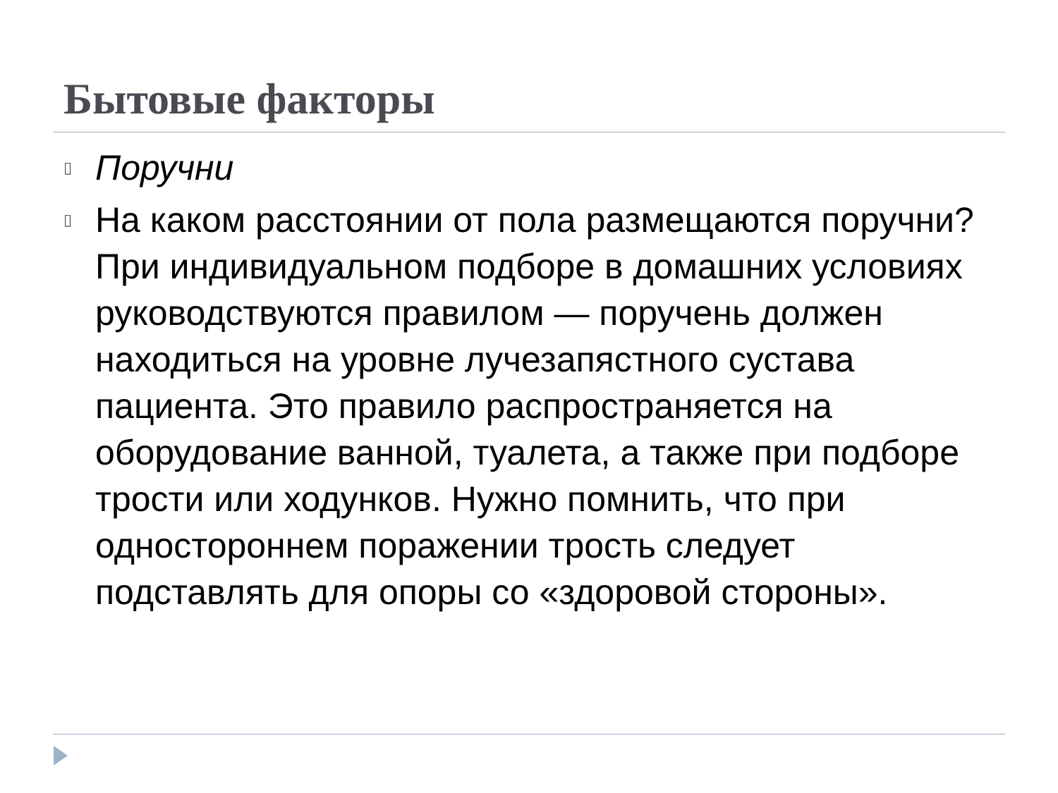Бытовые факторы
▯ Поручни
▯ На каком расстоянии от пола размещаются поручни? При индивидуальном подборе в домашних условиях руководствуются правилом — поручень должен находиться на уровне лучезапястного сустава пациента. Это правило распространяется на оборудование ванной, туалета, а также при подборе трости или ходунков. Нужно помнить, что при одностороннем поражении трость следует подставлять для опоры со «здоровой стороны».